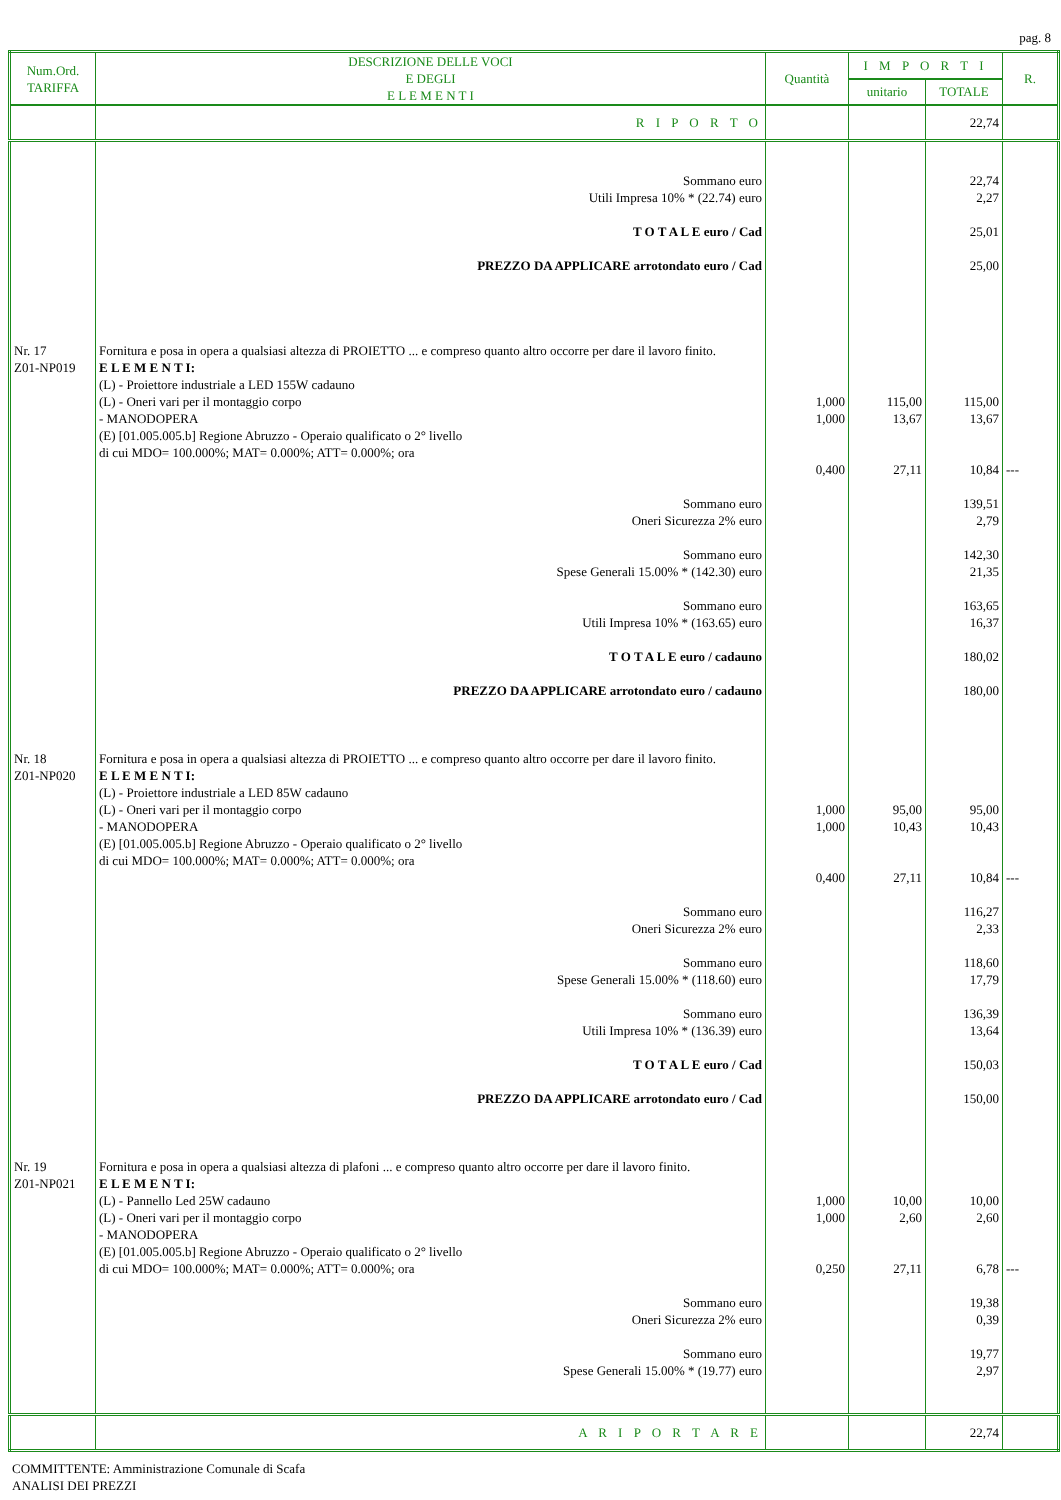pag. 8
| Num.Ord. TARIFFA | DESCRIZIONE DELLE VOCI E DEGLI E L E M E N T I | Quantità | I M P O R T I | | R. |
| --- | --- | --- | --- | --- | --- |
| | | | unitario | TOTALE | |
| | R I P O R T O | | | 22,74 | |
| | Sommano euro Utili Impresa 10% * (22.74) euro T O T A L E euro / Cad PREZZO DA APPLICARE arrotondato euro / Cad | | | 22,74 2,27 25,01 25,00 | |
| Nr. 17 Z01-NP019 | Fornitura e posa in opera a qualsiasi altezza di PROIETTO ... e compreso quanto altro occorre per dare il lavoro finito. E L E M E N T I: (L) - Proiettore industriale a LED 155W cadauno (L) - Oneri vari per il montaggio corpo - MANODOPERA (E) [01.005.005.b] Regione Abruzzo - Operaio qualificato o 2° livello di cui MDO= 100.000%; MAT= 0.000%; ATT= 0.000%; ora | 1,000 1,000 0,400 | 115,00 13,67 27,11 | 115,00 13,67 10,84 | --- |
| | Sommano euro Oneri Sicurezza 2% euro Sommano euro Spese Generali 15.00% * (142.30) euro Sommano euro Utili Impresa 10% * (163.65) euro T O T A L E euro / cadauno PREZZO DA APPLICARE arrotondato euro / cadauno | | | 139,51 2,79 142,30 21,35 163,65 16,37 180,02 180,00 | |
| Nr. 18 Z01-NP020 | Fornitura e posa in opera a qualsiasi altezza di PROIETTO ... e compreso quanto altro occorre per dare il lavoro finito. E L E M E N T I: (L) - Proiettore industriale a LED 85W cadauno (L) - Oneri vari per il montaggio corpo - MANODOPERA (E) [01.005.005.b] Regione Abruzzo - Operaio qualificato o 2° livello di cui MDO= 100.000%; MAT= 0.000%; ATT= 0.000%; ora | 1,000 1,000 0,400 | 95,00 10,43 27,11 | 95,00 10,43 10,84 | --- |
| | Sommano euro Oneri Sicurezza 2% euro Sommano euro Spese Generali 15.00% * (118.60) euro Sommano euro Utili Impresa 10% * (136.39) euro T O T A L E euro / Cad PREZZO DA APPLICARE arrotondato euro / Cad | | | 116,27 2,33 118,60 17,79 136,39 13,64 150,03 150,00 | |
| Nr. 19 Z01-NP021 | Fornitura e posa in opera a qualsiasi altezza di plafoni ... e compreso quanto altro occorre per dare il lavoro finito. E L E M E N T I: (L) - Pannello Led 25W cadauno (L) - Oneri vari per il montaggio corpo - MANODOPERA (E) [01.005.005.b] Regione Abruzzo - Operaio qualificato o 2° livello di cui MDO= 100.000%; MAT= 0.000%; ATT= 0.000%; ora | 1,000 1,000 0,250 | 10,00 2,60 27,11 | 10,00 2,60 6,78 | --- |
| | Sommano euro Oneri Sicurezza 2% euro Sommano euro Spese Generali 15.00% * (19.77) euro | | | 19,38 0,39 19,77 2,97 | |
| | A R I P O R T A R E | | | 22,74 | |
COMMITTENTE: Amministrazione Comunale di Scafa
ANALISI DEI PREZZI